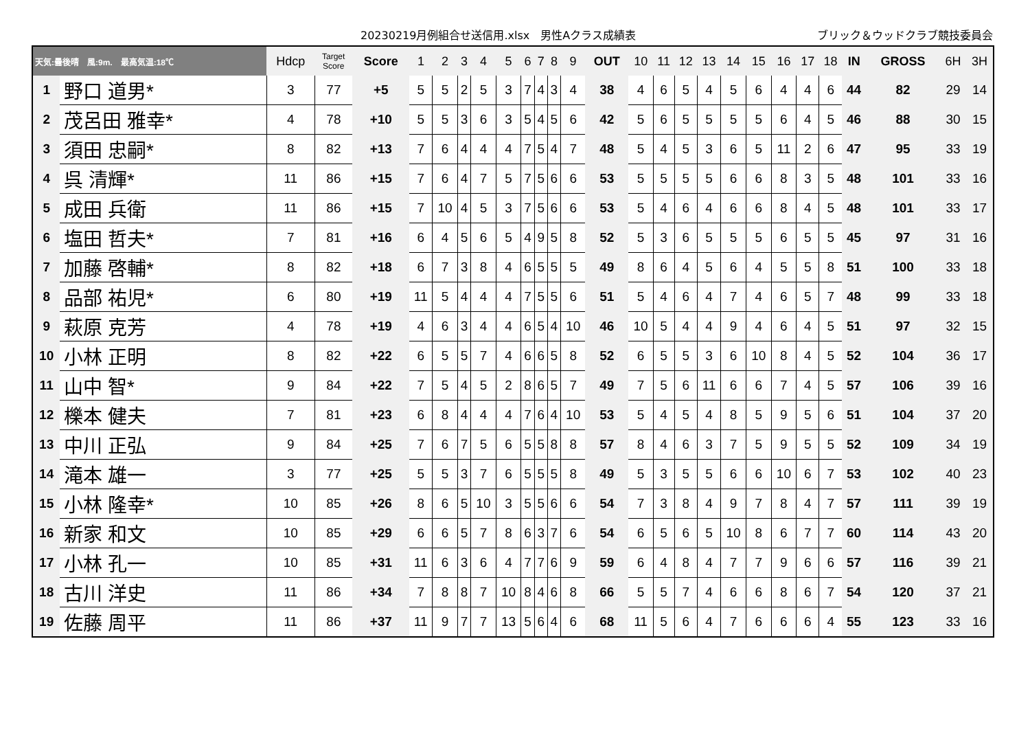20230219月例組合せ送信用.xlsx　男性Aクラス成績表 ブリック＆ウッドクラブ競技委員会
| 天気:曇後晴 風:9m. 最高気温:18℃ | | Hdcp | Target Score | Score | 1 | 2 | 3 | 4 | 5 | 6 | 7 | 8 | 9 | OUT | 10 | 11 | 12 | 13 | 14 | 15 | 16 | 17 | 18 | IN | GROSS | 6H | 3H |
| --- | --- | --- | --- | --- | --- | --- | --- | --- | --- | --- | --- | --- | --- | --- | --- | --- | --- | --- | --- | --- | --- | --- | --- | --- | --- | --- | --- |
| 1 | 野口 道男* | 3 | 77 | +5 | 5 | 5 | 2 | 5 | 3 | 7 | 4 | 3 | 4 | 38 | 4 | 6 | 5 | 4 | 5 | 6 | 4 | 4 | 6 | 44 | 82 | 29 | 14 |
| 2 | 茂呂田 雅幸* | 4 | 78 | +10 | 5 | 5 | 3 | 6 | 3 | 5 | 4 | 5 | 6 | 42 | 5 | 6 | 5 | 5 | 5 | 5 | 6 | 4 | 5 | 46 | 88 | 30 | 15 |
| 3 | 須田 忠嗣* | 8 | 82 | +13 | 7 | 6 | 4 | 4 | 4 | 7 | 5 | 4 | 7 | 48 | 5 | 4 | 5 | 3 | 6 | 5 | 11 | 2 | 6 | 47 | 95 | 33 | 19 |
| 4 | 呉 清輝* | 11 | 86 | +15 | 7 | 6 | 4 | 7 | 5 | 7 | 5 | 6 | 6 | 53 | 5 | 5 | 5 | 5 | 6 | 6 | 8 | 3 | 5 | 48 | 101 | 33 | 16 |
| 5 | 成田 兵衛 | 11 | 86 | +15 | 7 | 10 | 4 | 5 | 3 | 7 | 5 | 6 | 6 | 53 | 5 | 4 | 6 | 4 | 6 | 6 | 8 | 4 | 5 | 48 | 101 | 33 | 17 |
| 6 | 塩田 哲夫* | 7 | 81 | +16 | 6 | 4 | 5 | 6 | 5 | 4 | 9 | 5 | 8 | 52 | 5 | 3 | 6 | 5 | 5 | 5 | 6 | 5 | 5 | 45 | 97 | 31 | 16 |
| 7 | 加藤 啓輔* | 8 | 82 | +18 | 6 | 7 | 3 | 8 | 4 | 6 | 5 | 5 | 5 | 49 | 8 | 6 | 4 | 5 | 6 | 4 | 5 | 5 | 8 | 51 | 100 | 33 | 18 |
| 8 | 品部 祐児* | 6 | 80 | +19 | 11 | 5 | 4 | 4 | 4 | 7 | 5 | 5 | 6 | 51 | 5 | 4 | 6 | 4 | 7 | 4 | 6 | 5 | 7 | 48 | 99 | 33 | 18 |
| 9 | 萩原 克芳 | 4 | 78 | +19 | 4 | 6 | 3 | 4 | 4 | 6 | 5 | 4 | 10 | 46 | 10 | 5 | 4 | 4 | 9 | 4 | 6 | 4 | 5 | 51 | 97 | 32 | 15 |
| 10 | 小林 正明 | 8 | 82 | +22 | 6 | 5 | 5 | 7 | 4 | 6 | 6 | 5 | 8 | 52 | 6 | 5 | 5 | 3 | 6 | 10 | 8 | 4 | 5 | 52 | 104 | 36 | 17 |
| 11 | 山中 智* | 9 | 84 | +22 | 7 | 5 | 4 | 5 | 2 | 8 | 6 | 5 | 7 | 49 | 7 | 5 | 6 | 11 | 6 | 6 | 7 | 4 | 5 | 57 | 106 | 39 | 16 |
| 12 | 櫟本 健夫 | 7 | 81 | +23 | 6 | 8 | 4 | 4 | 4 | 7 | 6 | 4 | 10 | 53 | 5 | 4 | 5 | 4 | 8 | 5 | 9 | 5 | 6 | 51 | 104 | 37 | 20 |
| 13 | 中川 正弘 | 9 | 84 | +25 | 7 | 6 | 7 | 5 | 6 | 5 | 5 | 8 | 8 | 57 | 8 | 4 | 6 | 3 | 7 | 5 | 9 | 5 | 5 | 52 | 109 | 34 | 19 |
| 14 | 滝本 雄一 | 3 | 77 | +25 | 5 | 5 | 3 | 7 | 6 | 5 | 5 | 5 | 8 | 49 | 5 | 3 | 5 | 5 | 6 | 6 | 10 | 6 | 7 | 53 | 102 | 40 | 23 |
| 15 | 小林 隆幸* | 10 | 85 | +26 | 8 | 6 | 5 | 10 | 3 | 5 | 5 | 6 | 6 | 54 | 7 | 3 | 8 | 4 | 9 | 7 | 8 | 4 | 7 | 57 | 111 | 39 | 19 |
| 16 | 新家 和文 | 10 | 85 | +29 | 6 | 6 | 5 | 7 | 8 | 6 | 3 | 7 | 6 | 54 | 6 | 5 | 6 | 5 | 10 | 8 | 6 | 7 | 7 | 60 | 114 | 43 | 20 |
| 17 | 小林 孔一 | 10 | 85 | +31 | 11 | 6 | 3 | 6 | 4 | 7 | 7 | 6 | 9 | 59 | 6 | 4 | 8 | 4 | 7 | 7 | 9 | 6 | 6 | 57 | 116 | 39 | 21 |
| 18 | 古川 洋史 | 11 | 86 | +34 | 7 | 8 | 8 | 7 | 10 | 8 | 4 | 6 | 8 | 66 | 5 | 5 | 7 | 4 | 6 | 6 | 8 | 6 | 7 | 54 | 120 | 37 | 21 |
| 19 | 佐藤 周平 | 11 | 86 | +37 | 11 | 9 | 7 | 7 | 13 | 5 | 6 | 4 | 6 | 68 | 11 | 5 | 6 | 4 | 7 | 6 | 6 | 6 | 4 | 55 | 123 | 33 | 16 |